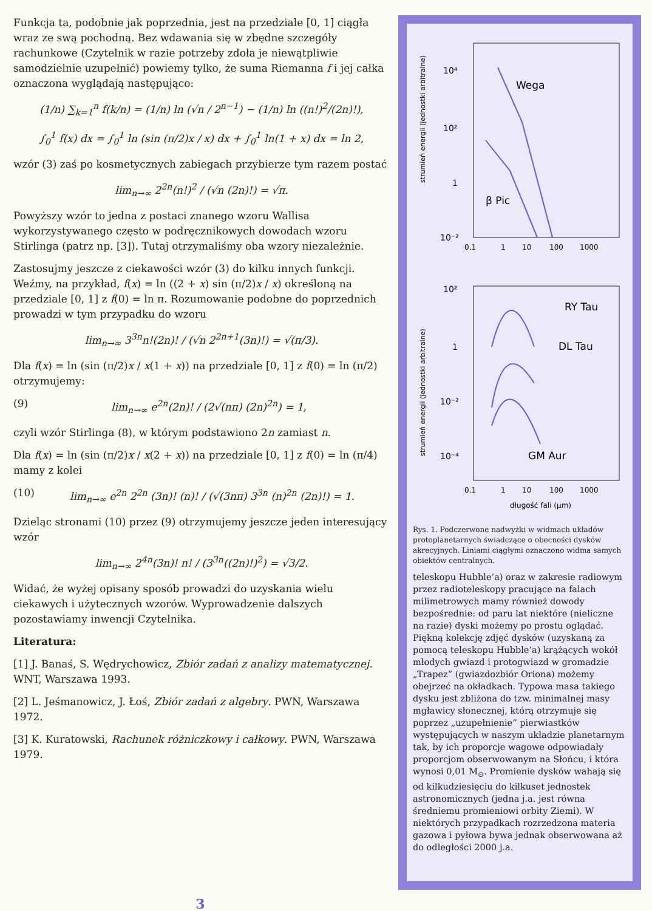Funkcja ta, podobnie jak poprzednia, jest na przedziale [0, 1] ciągła wraz ze swą pochodną. Bez wdawania się w zbędne szczegóły rachunkowe (Czytelnik w razie potrzeby zdoła je niewątpliwie samodzielnie uzupełnić) powiemy tylko, że suma Riemanna f i jej całka oznaczona wyglądają następująco:
(1/n) ∑<sub>k=1</sub><sup>n</sup> f(k/n) = (1/n) ln (√n / 2<sup>n−1</sup>) − (1/n) ln ((n!)<sup>2</sup>/(2n)!),
∫<sub>0</sub><sup>1</sup> f(x) dx = ∫<sub>0</sub><sup>1</sup> ln (sin (π/2)x / x) dx + ∫<sub>0</sub><sup>1</sup> ln(1 + x) dx = ln 2,
wzór (3) zaś po kosmetycznych zabiegach przybierze tym razem postać
lim<sub>n→∞</sub> 2<sup>2n</sup>(n!)<sup>2</sup> / (√n (2n)!) = √π.
Powyższy wzór to jedna z postaci znanego wzoru Wallisa wykorzystywanego często w podręcznikowych dowodach wzoru Stirlinga (patrz np. [3]). Tutaj otrzymaliśmy oba wzory niezależnie.
Zastosujmy jeszcze z ciekawości wzór (3) do kilku innych funkcji. Weźmy, na przykład, f(x) = ln ((2 + x) sin (π/2)x / x) określoną na przedziale [0, 1] z f(0) = ln π. Rozumowanie podobne do poprzednich prowadzi w tym przypadku do wzoru
lim<sub>n→∞</sub> 3<sup>3n</sup>n!(2n)! / (√n 2<sup>2n+1</sup>(3n)!) = √(π/3).
Dla f(x) = ln (sin (π/2)x / x(1 + x)) na przedziale [0, 1] z f(0) = ln (π/2) otrzymujemy:
(9) lim<sub>n→∞</sub> e<sup>2n</sup>(2n)! / (2√(nπ) (2n)<sup>2n</sup>) = 1,
czyli wzór Stirlinga (8), w którym podstawiono 2n zamiast n.
Dla f(x) = ln (sin (π/2)x / x(2 + x)) na przedziale [0, 1] z f(0) = ln (π/4) mamy z kolei
(10) lim<sub>n→∞</sub> e<sup>2n</sup> 2<sup>2n</sup> (3n)! (n)! / (√(3nπ) 3<sup>3n</sup> (n)<sup>2n</sup> (2n)!) = 1.
Dzieląc stronami (10) przez (9) otrzymujemy jeszcze jeden interesujący wzór
lim<sub>n→∞</sub> 2<sup>4n</sup>(3n)! n! / (3<sup>3n</sup>((2n)!)<sup>2</sup>) = √3/2.
Widać, że wyżej opisany sposób prowadzi do uzyskania wielu ciekawych i użytecznych wzorów. Wyprowadzenie dalszych pozostawiamy inwencji Czytelnika.
Literatura:
[1] J. Banaś, S. Wędrychowicz, Zbiór zadań z analizy matematycznej. WNT, Warszawa 1993.
[2] L. Jeśmanowicz, J. Łoś, Zbiór zadań z algebry. PWN, Warszawa 1972.
[3] K. Kuratowski, Rachunek różniczkowy i całkowy. PWN, Warszawa 1979.
strumień energii (jednostki arbitralne)
10⁴
10²
1
10⁻²
Wega
β Pic
0.1
1
10
100
1000
strumień energii (jednostki arbitralne)
10²
1
10⁻²
10⁻⁴
RY Tau
DL Tau
GM Aur
0.1
1
10
100
1000
długość fali (μm)
Rys. 1. Podczerwone nadwyżki w widmach układów protoplanetarnych świadczące o obecności dysków akrecyjnych. Liniami ciągłymi oznaczono widma samych obiektów centralnych.
teleskopu Hubble’a) oraz w zakresie radiowym przez radioteleskopy pracujące na falach milimetrowych mamy również dowody bezpośrednie: od paru lat niektóre (nieliczne na razie) dyski możemy po prostu oglądać. Piękną kolekcję zdjęć dysków (uzyskaną za pomocą teleskopu Hubble’a) krążących wokół młodych gwiazd i protogwiazd w gromadzie „Trapez” (gwiazdozbiór Oriona) możemy obejrzeć na okładkach. Typowa masa takiego dysku jest zbliżona do tzw. minimalnej masy mgławicy słonecznej, którą otrzymuje się poprzez „uzupełnienie” pierwiastków występujących w naszym układzie planetarnym tak, by ich proporcje wagowe odpowiadały proporcjom obserwowanym na Słońcu, i która wynosi 0,01 M<sub>⊙</sub>. Promienie dysków wahają się od kilkudziesięciu do kilkuset jednostek astronomicznych (jedna j.a. jest równa średniemu promieniowi orbity Ziemi). W niektórych przypadkach rozrzedzona materia gazowa i pyłowa bywa jednak obserwowana aż do odległości 2000 j.a.
3